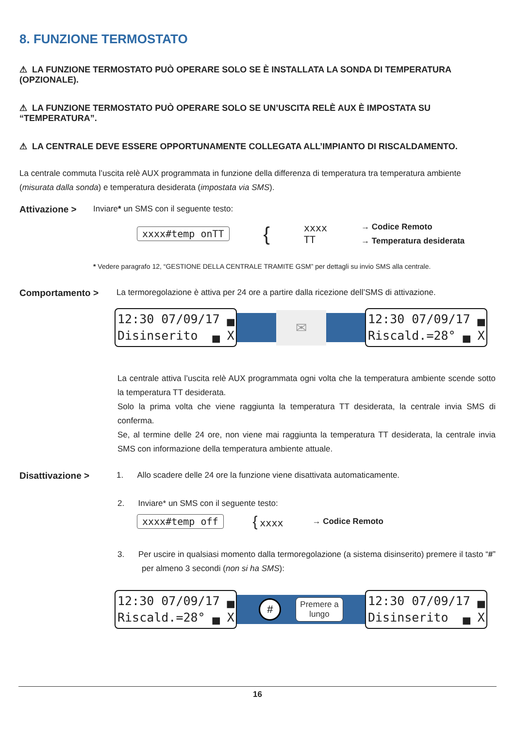8. FUNZIONE TERMOSTATO
⚠ LA FUNZIONE TERMOSTATO PUÒ OPERARE SOLO SE È INSTALLATA LA SONDA DI TEMPERATURA (OPZIONALE).
⚠ LA FUNZIONE TERMOSTATO PUÒ OPERARE SOLO SE UN’USCITA RELÈ AUX È IMPOSTATA SU “TEMPERATURA”.
⚠ LA CENTRALE DEVE ESSERE OPPORTUNAMENTE COLLEGATA ALL’IMPIANTO DI RISCALDAMENTO.
La centrale commuta l’uscita relè AUX programmata in funzione della differenza di temperatura tra temperatura ambiente (misurata dalla sonda) e temperatura desiderata (impostata via SMS).
Attivazione > Inviare* un SMS con il seguente testo:
xxxx#temp onTT { xxxx
TT → Codice Remoto
→ Temperatura desiderata
* Vedere paragrafo 12, “GESTIONE DELLA CENTRALE TRAMITE GSM” per dettagli su invio SMS alla centrale.
Comportamento > La termoregolazione è attiva per 24 ore a partire dalla ricezione dell’SMS di attivazione.
12:30 07/09/17 ▄ Disinserito ▄ X
✉
12:30 07/09/17 ▄ Riscald.=28° ▄ X
La centrale attiva l’uscita relè AUX programmata ogni volta che la temperatura ambiente scende sotto la temperatura TT desiderata.
Solo la prima volta che viene raggiunta la temperatura TT desiderata, la centrale invia SMS di conferma.
Se, al termine delle 24 ore, non viene mai raggiunta la temperatura TT desiderata, la centrale invia SMS con informazione della temperatura ambiente attuale.
Disattivazione > 1. Allo scadere delle 24 ore la funzione viene disattivata automaticamente.
2. Inviare* un SMS con il seguente testo:
xxxx#temp off { xxxx → Codice Remoto
3. Per uscire in qualsiasi momento dalla termoregolazione (a sistema disinserito) premere il tasto “#” per almeno 3 secondi (non si ha SMS):
12:30 07/09/17 ▄ Riscald.=28° ▄ X
# Premere a
lungo
12:30 07/09/17 ▄ Disinserito ▄ X
16